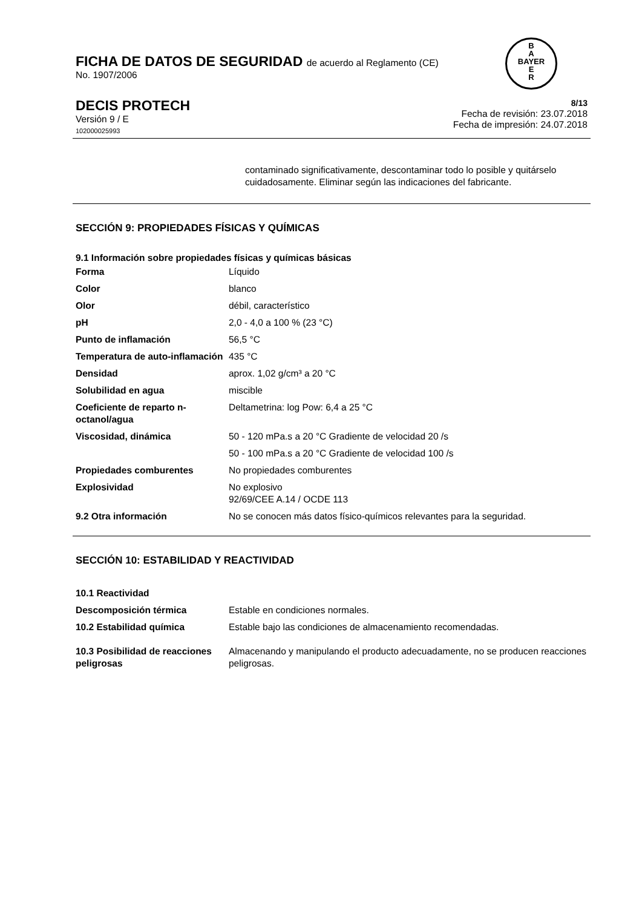B
A
BAYER
E
R
FICHA DE DATOS DE SEGURIDAD de acuerdo al Reglamento (CE)
No. 1907/2006
DECIS PROTECH
Versión 9 / E
102000025993
8/13
Fecha de revisión: 23.07.2018
Fecha de impresión: 24.07.2018
contaminado significativamente, descontaminar todo lo posible y quitárselo cuidadosamente. Eliminar según las indicaciones del fabricante.
SECCIÓN 9: PROPIEDADES FÍSICAS Y QUÍMICAS
9.1 Información sobre propiedades físicas y químicas básicas
| Forma | Líquido |
| Color | blanco |
| Olor | débil, característico |
| pH | 2,0 - 4,0 a 100 % (23 °C) |
| Punto de inflamación | 56,5 °C |
| Temperatura de auto-inflamación | 435 °C |
| Densidad | aprox. 1,02 g/cm³ a 20 °C |
| Solubilidad en agua | miscible |
| Coeficiente de reparto n-octanol/agua | Deltametrina: log Pow: 6,4 a 25 °C |
| Viscosidad, dinámica | 50 - 120 mPa.s a 20 °C Gradiente de velocidad 20 /s |
| | 50 - 100 mPa.s a 20 °C Gradiente de velocidad 100 /s |
| Propiedades comburentes | No propiedades comburentes |
| Explosividad | No explosivo 92/69/CEE A.14 / OCDE 113 |
| 9.2 Otra información | No se conocen más datos físico-químicos relevantes para la seguridad. |
SECCIÓN 10: ESTABILIDAD Y REACTIVIDAD
| 10.1 Reactividad | |
| Descomposición térmica | Estable en condiciones normales. |
| 10.2 Estabilidad química | Estable bajo las condiciones de almacenamiento recomendadas. |
| 10.3 Posibilidad de reacciones peligrosas | Almacenando y manipulando el producto adecuadamente, no se producen reacciones peligrosas. |